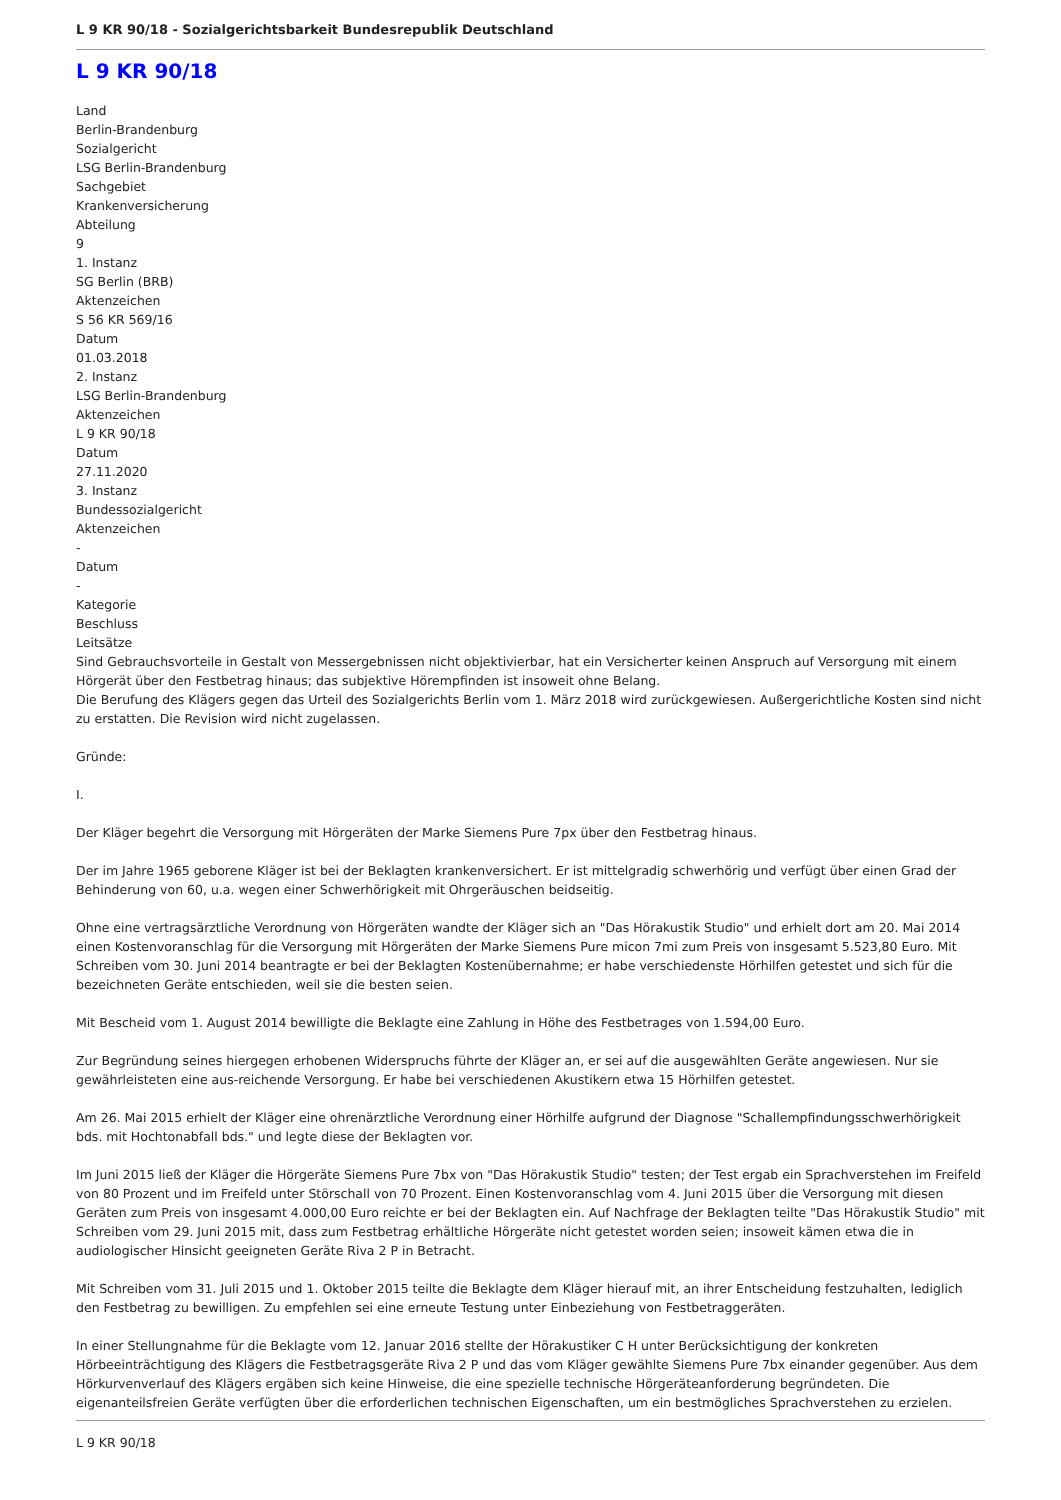L 9 KR 90/18 - Sozialgerichtsbarkeit Bundesrepublik Deutschland
L 9 KR 90/18
Land
Berlin-Brandenburg
Sozialgericht
LSG Berlin-Brandenburg
Sachgebiet
Krankenversicherung
Abteilung
9
1. Instanz
SG Berlin (BRB)
Aktenzeichen
S 56 KR 569/16
Datum
01.03.2018
2. Instanz
LSG Berlin-Brandenburg
Aktenzeichen
L 9 KR 90/18
Datum
27.11.2020
3. Instanz
Bundessozialgericht
Aktenzeichen
-
Datum
-
Kategorie
Beschluss
Leitsätze
Sind Gebrauchsvorteile in Gestalt von Messergebnissen nicht objektivierbar, hat ein Versicherter keinen Anspruch auf Versorgung mit einem Hörgerät über den Festbetrag hinaus; das subjektive Hörempfinden ist insoweit ohne Belang.
Die Berufung des Klägers gegen das Urteil des Sozialgerichts Berlin vom 1. März 2018 wird zurückgewiesen. Außergerichtliche Kosten sind nicht zu erstatten. Die Revision wird nicht zugelassen.
Gründe:
I.
Der Kläger begehrt die Versorgung mit Hörgeräten der Marke Siemens Pure 7px über den Festbetrag hinaus.
Der im Jahre 1965 geborene Kläger ist bei der Beklagten krankenversichert. Er ist mittelgradig schwerhörig und verfügt über einen Grad der Behinderung von 60, u.a. wegen einer Schwerhörigkeit mit Ohrgeräuschen beidseitig.
Ohne eine vertragsärztliche Verordnung von Hörgeräten wandte der Kläger sich an "Das Hörakustik Studio" und erhielt dort am 20. Mai 2014 einen Kostenvoranschlag für die Versorgung mit Hörgeräten der Marke Siemens Pure micon 7mi zum Preis von insgesamt 5.523,80 Euro. Mit Schreiben vom 30. Juni 2014 beantragte er bei der Beklagten Kostenübernahme; er habe verschiedenste Hörhilfen getestet und sich für die bezeichneten Geräte entschieden, weil sie die besten seien.
Mit Bescheid vom 1. August 2014 bewilligte die Beklagte eine Zahlung in Höhe des Festbetrages von 1.594,00 Euro.
Zur Begründung seines hiergegen erhobenen Widerspruchs führte der Kläger an, er sei auf die ausgewählten Geräte angewiesen. Nur sie gewährleisteten eine aus-reichende Versorgung. Er habe bei verschiedenen Akustikern etwa 15 Hörhilfen getestet.
Am 26. Mai 2015 erhielt der Kläger eine ohrenärztliche Verordnung einer Hörhilfe aufgrund der Diagnose "Schallempfindungsschwerhörigkeit bds. mit Hochtonabfall bds." und legte diese der Beklagten vor.
Im Juni 2015 ließ der Kläger die Hörgeräte Siemens Pure 7bx von "Das Hörakustik Studio" testen; der Test ergab ein Sprachverstehen im Freifeld von 80 Prozent und im Freifeld unter Störschall von 70 Prozent. Einen Kostenvoranschlag vom 4. Juni 2015 über die Versorgung mit diesen Geräten zum Preis von insgesamt 4.000,00 Euro reichte er bei der Beklagten ein. Auf Nachfrage der Beklagten teilte "Das Hörakustik Studio" mit Schreiben vom 29. Juni 2015 mit, dass zum Festbetrag erhältliche Hörgeräte nicht getestet worden seien; insoweit kämen etwa die in audiologischer Hinsicht geeigneten Geräte Riva 2 P in Betracht.
Mit Schreiben vom 31. Juli 2015 und 1. Oktober 2015 teilte die Beklagte dem Kläger hierauf mit, an ihrer Entscheidung festzuhalten, lediglich den Festbetrag zu bewilligen. Zu empfehlen sei eine erneute Testung unter Einbeziehung von Festbetraggeräten.
In einer Stellungnahme für die Beklagte vom 12. Januar 2016 stellte der Hörakustiker C H unter Berücksichtigung der konkreten Hörbeeinträchtigung des Klägers die Festbetragsgeräte Riva 2 P und das vom Kläger gewählte Siemens Pure 7bx einander gegenüber. Aus dem Hörkurvenverlauf des Klägers ergäben sich keine Hinweise, die eine spezielle technische Hörgeräteanforderung begründeten. Die eigenanteilsfreien Geräte verfügten über die erforderlichen technischen Eigenschaften, um ein bestmögliches Sprachverstehen zu erzielen.
L 9 KR 90/18